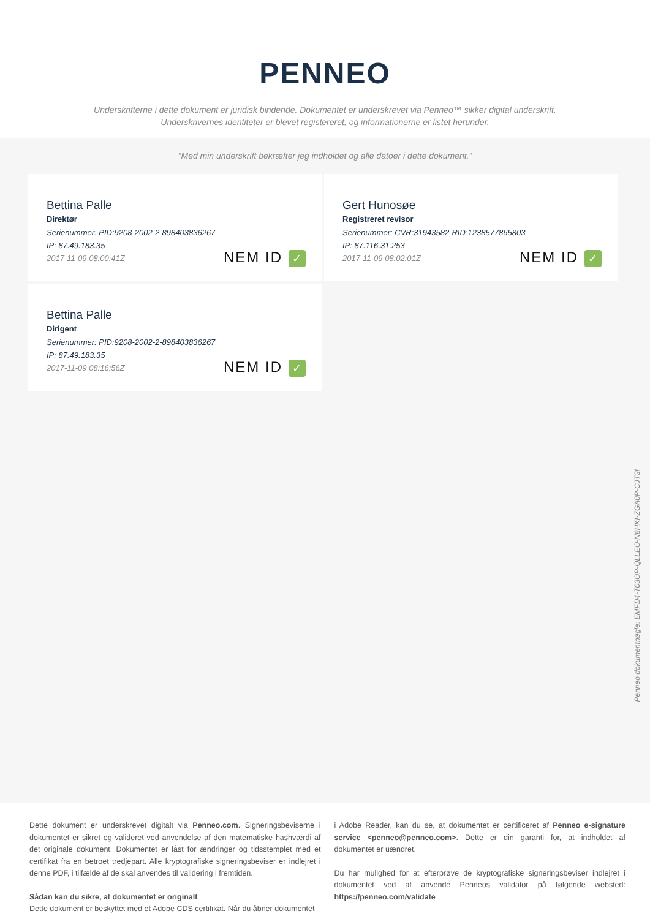PENNEO
Underskrifterne i dette dokument er juridisk bindende. Dokumentet er underskrevet via Penneo™ sikker digital underskrift.
Underskrivernes identiteter er blevet registereret, og informationerne er listet herunder.
“Med min underskrift bekræfter jeg indholdet og alle datoer i dette dokument.”
Bettina Palle
Direktør
Serienummer: PID:9208-2002-2-898403836267
IP: 87.49.183.35
2017-11-09 08:00:41Z
NEM ID ✓
Gert Hunosøe
Registreret revisor
Serienummer: CVR:31943582-RID:1238577865803
IP: 87.116.31.253
2017-11-09 08:02:01Z
NEM ID ✓
Bettina Palle
Dirigent
Serienummer: PID:9208-2002-2-898403836267
IP: 87.49.183.35
2017-11-09 08:16:56Z
NEM ID ✓
Penneo dokumentnøgle: EMFD4-T03OP-QLLEO-N8HKI-ZGA0P-CJT3I
Dette dokument er underskrevet digitalt via Penneo.com. Signeringsbeviserne i dokumentet er sikret og valideret ved anvendelse af den matematiske hashværdi af det originale dokument. Dokumentet er låst for ændringer og tidsstemplet med et certifikat fra en betroet tredjepart. Alle kryptografiske signeringsbeviser er indlejret i denne PDF, i tilfælde af de skal anvendes til validering i fremtiden.
Sådan kan du sikre, at dokumentet er originalt
Dette dokument er beskyttet med et Adobe CDS certifikat. Når du åbner dokumentet
i Adobe Reader, kan du se, at dokumentet er certificeret af Penneo e-signature service <penneo@penneo.com>. Dette er din garanti for, at indholdet af dokumentet er uændret.
Du har mulighed for at efterprøve de kryptografiske signeringsbeviser indlejret i dokumentet ved at anvende Penneos validator på følgende websted: https://penneo.com/validate